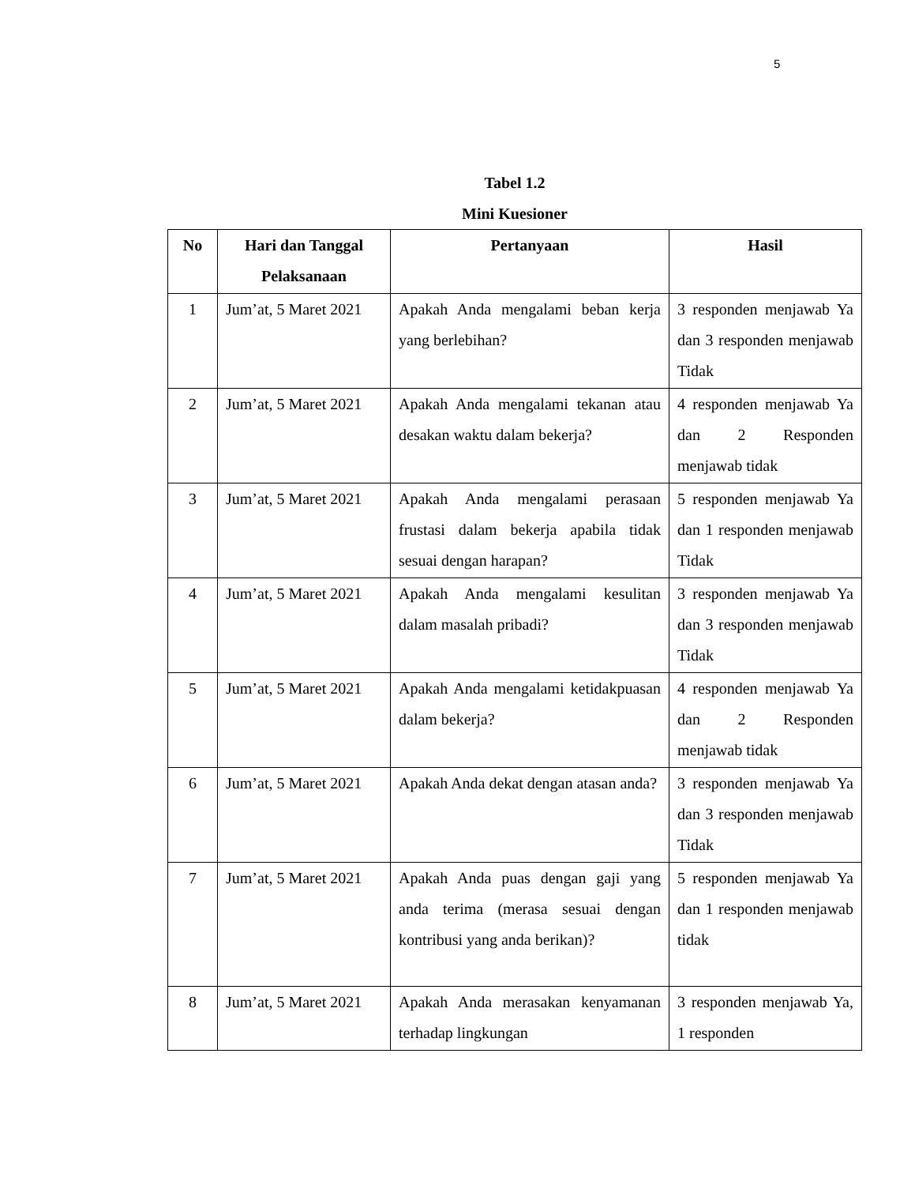5
Tabel 1.2
Mini Kuesioner
| No | Hari dan Tanggal Pelaksanaan | Pertanyaan | Hasil |
| --- | --- | --- | --- |
| 1 | Jum’at, 5 Maret 2021 | Apakah Anda mengalami beban kerja yang berlebihan? | 3 responden menjawab Ya dan 3 responden menjawab Tidak |
| 2 | Jum’at, 5 Maret 2021 | Apakah Anda mengalami tekanan atau desakan waktu dalam bekerja? | 4 responden menjawab Ya dan 2 Responden menjawab tidak |
| 3 | Jum’at, 5 Maret 2021 | Apakah Anda mengalami perasaan frustasi dalam bekerja apabila tidak sesuai dengan harapan? | 5 responden menjawab Ya dan 1 responden menjawab Tidak |
| 4 | Jum’at, 5 Maret 2021 | Apakah Anda mengalami kesulitan dalam masalah pribadi? | 3 responden menjawab Ya dan 3 responden menjawab Tidak |
| 5 | Jum’at, 5 Maret 2021 | Apakah Anda mengalami ketidakpuasan dalam bekerja? | 4 responden menjawab Ya dan 2 Responden menjawab tidak |
| 6 | Jum’at, 5 Maret 2021 | Apakah Anda dekat dengan atasan anda? | 3 responden menjawab Ya dan 3 responden menjawab Tidak |
| 7 | Jum’at, 5 Maret 2021 | Apakah Anda puas dengan gaji yang anda terima (merasa sesuai dengan kontribusi yang anda berikan)? | 5 responden menjawab Ya dan 1 responden menjawab tidak |
| 8 | Jum’at, 5 Maret 2021 | Apakah Anda merasakan kenyamanan terhadap lingkungan | 3 responden menjawab Ya, 1 responden |